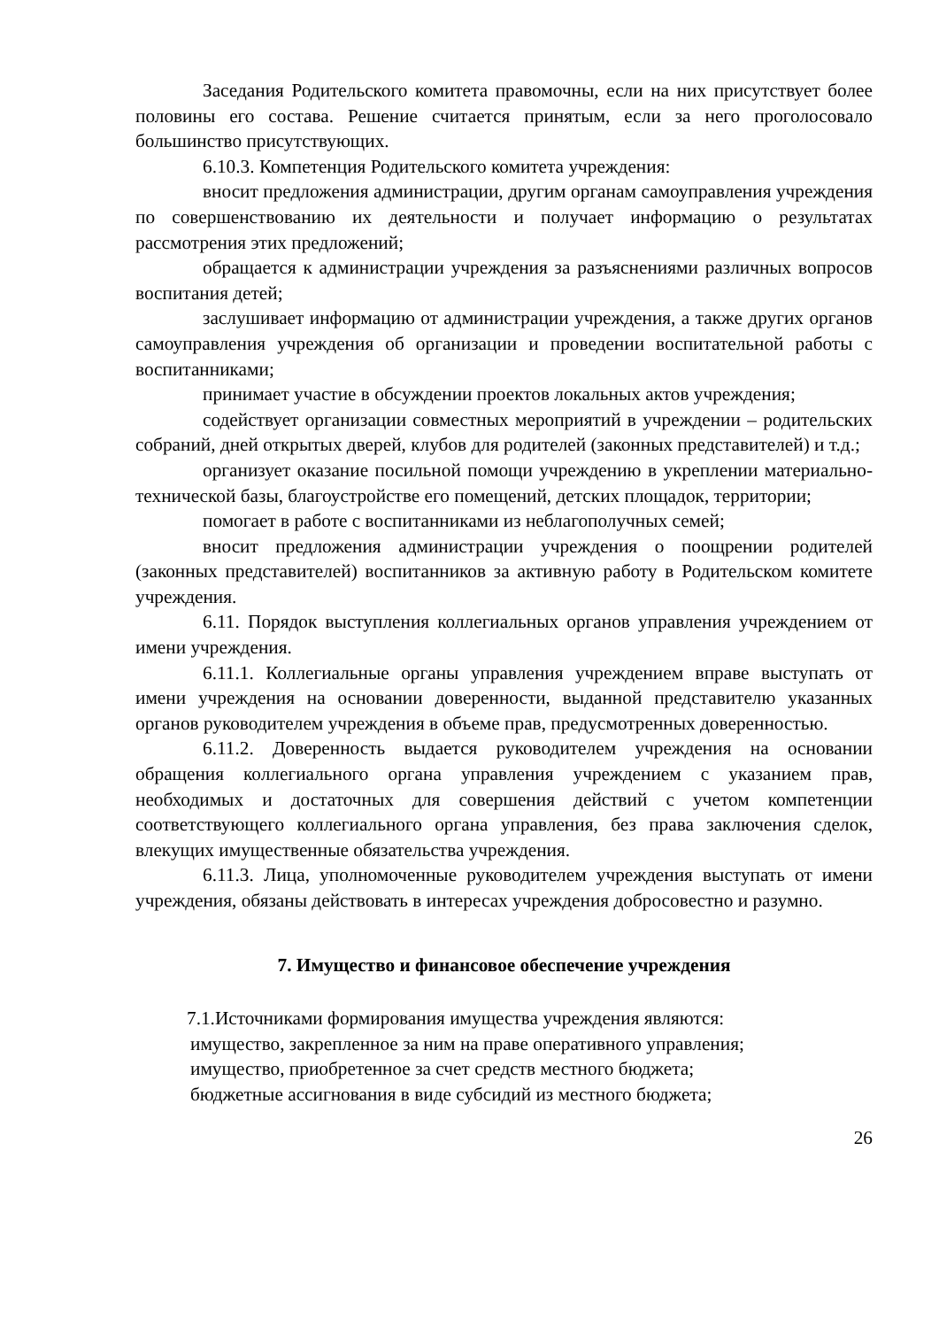Заседания Родительского комитета правомочны, если на них присутствует более половины его состава. Решение считается принятым, если за него проголосовало большинство присутствующих.
6.10.3. Компетенция Родительского комитета учреждения:
вносит предложения администрации, другим органам самоуправления учреждения по совершенствованию их деятельности и получает информацию о результатах рассмотрения этих предложений;
обращается к администрации учреждения за разъяснениями различных вопросов воспитания детей;
заслушивает информацию от администрации учреждения, а также других органов самоуправления учреждения об организации и проведении воспитательной работы с воспитанниками;
принимает участие в обсуждении проектов локальных актов учреждения;
содействует организации совместных мероприятий в учреждении – родительских собраний, дней открытых дверей, клубов для родителей (законных представителей) и т.д.;
организует оказание посильной помощи учреждению в укреплении материально-технической базы, благоустройстве его помещений, детских площадок, территории;
помогает в работе с воспитанниками из неблагополучных семей;
вносит предложения администрации учреждения о поощрении родителей (законных представителей) воспитанников за активную работу в Родительском комитете учреждения.
6.11. Порядок выступления коллегиальных органов управления учреждением от имени учреждения.
6.11.1. Коллегиальные органы управления учреждением вправе выступать от имени учреждения на основании доверенности, выданной представителю указанных органов руководителем учреждения в объеме прав, предусмотренных доверенностью.
6.11.2. Доверенность выдается руководителем учреждения на основании обращения коллегиального органа управления учреждением с указанием прав, необходимых и достаточных для совершения действий с учетом компетенции соответствующего коллегиального органа управления, без права заключения сделок, влекущих имущественные обязательства учреждения.
6.11.3. Лица, уполномоченные руководителем учреждения выступать от имени учреждения, обязаны действовать в интересах учреждения добросовестно и разумно.
7. Имущество и финансовое обеспечение учреждения
7.1.Источниками формирования имущества учреждения являются:
имущество, закрепленное за ним на праве оперативного управления;
имущество, приобретенное за счет средств местного бюджета;
бюджетные ассигнования в виде субсидий из местного бюджета;
26